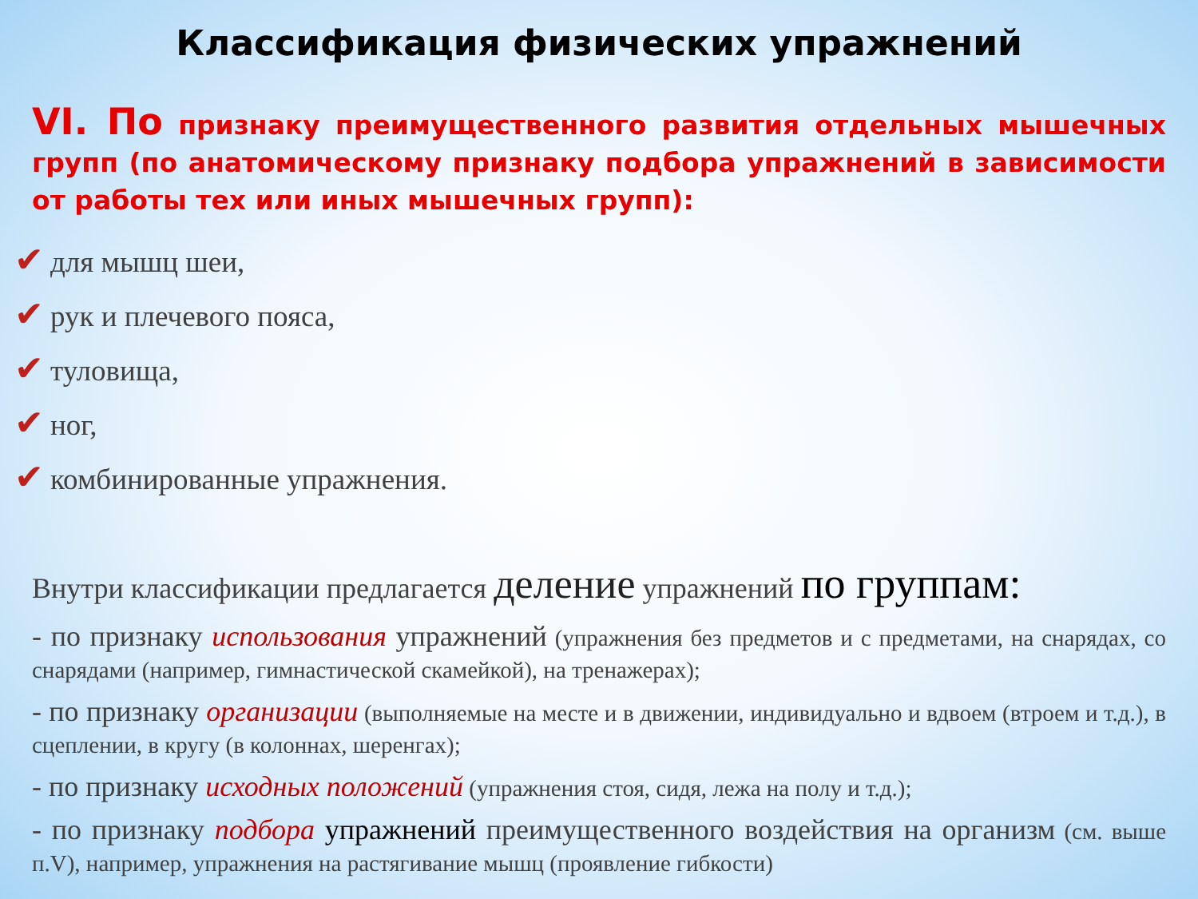Классификация физических упражнений
VI. По признаку преимущественного развития отдельных мышечных групп (по анатомическому признаку подбора упражнений в зависимости от работы тех или иных мышечных групп):
✔ для мышц шеи,
✔ рук и плечевого пояса,
✔ туловища,
✔ ног,
✔ комбинированные упражнения.
Внутри классификации предлагается деление упражнений по группам:
- по признаку использования упражнений (упражнения без предметов и с предметами, на снарядах, со снарядами (например, гимнастической скамейкой), на тренажерах);
- по признаку организации (выполняемые на месте и в движении, индивидуально и вдвоем (втроем и т.д.), в сцеплении, в кругу (в колоннах, шеренгах);
- по признаку исходных положений (упражнения стоя, сидя, лежа на полу и т.д.);
- по признаку подбора упражнений преимущественного воздействия на организм (см. выше п.V), например, упражнения на растягивание мышц (проявление гибкости)